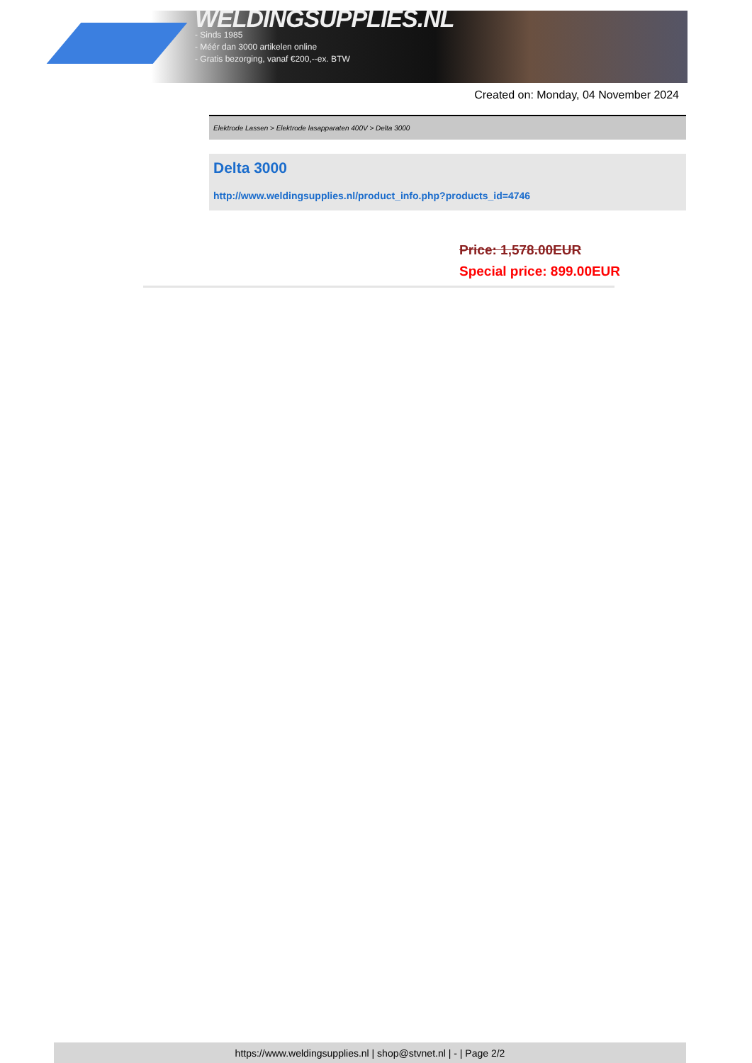WELDINGSUPPLIES.NL
- Sinds 1985
- Méér dan 3000 artikelen online
- Gratis bezorging, vanaf €200,--ex. BTW
Created on: Monday, 04 November 2024
Elektrode Lassen > Elektrode lasapparaten 400V > Delta 3000
Delta 3000
http://www.weldingsupplies.nl/product_info.php?products_id=4746
Price: 1,578.00EUR
Special price: 899.00EUR
https://www.weldingsupplies.nl | shop@stvnet.nl | - | Page 2/2